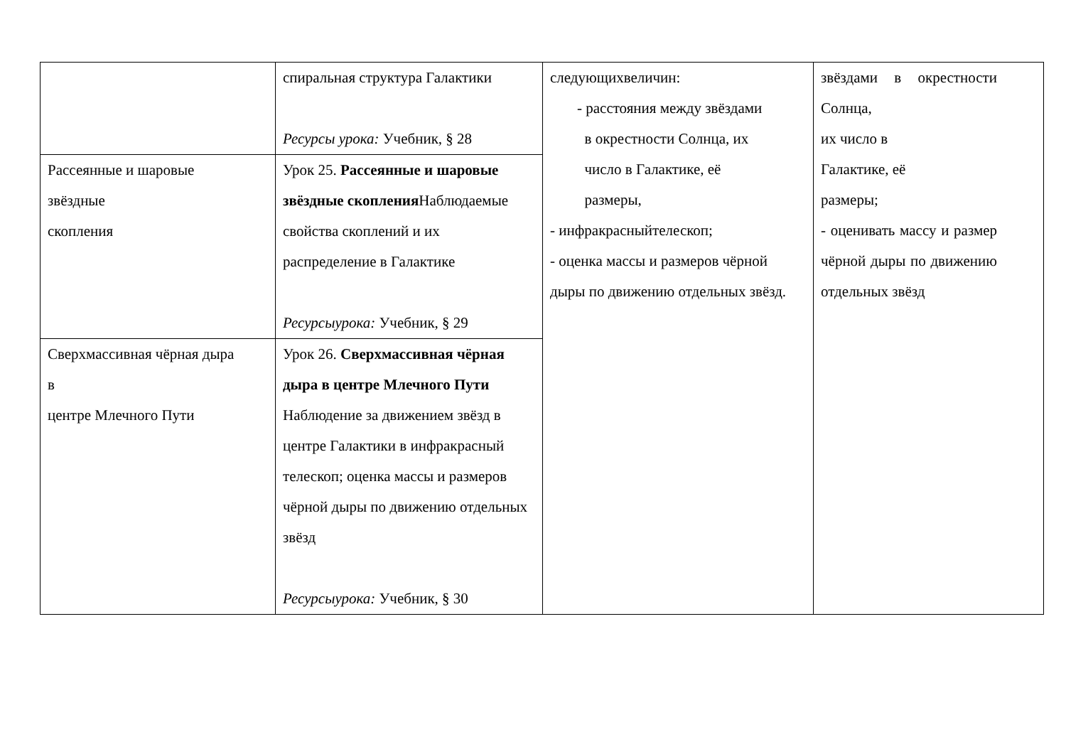| | спиральная структура Галактики Ресурсы урока: Учебник, § 28 | следующихвеличин: - расстояния между звёздами в окрестности Солнца, их число в Галактике, её размеры, - инфракрасныйтелескоп; - оценка массы и размеров чёрной дыры по движению отдельных звёзд. | звёздами в окрестности Солнца, их число в Галактике, её размеры; - оценивать массу и размер чёрной дыры по движению отдельных звёзд |
| Рассеянные и шаровые звёздные скопления | Урок 25. Рассеянные и шаровые звёздные скопления Наблюдаемые свойства скоплений и их распределение в Галактике Ресурсыурока: Учебник, § 29 | | |
| Сверхмассивная чёрная дыра в центре Млечного Пути | Урок 26. Сверхмассивная чёрная дыра в центре Млечного Пути Наблюдение за движением звёзд в центре Галактики в инфракрасный телескоп; оценка массы и размеров чёрной дыры по движению отдельных звёзд Ресурсыурока: Учебник, § 30 | | |